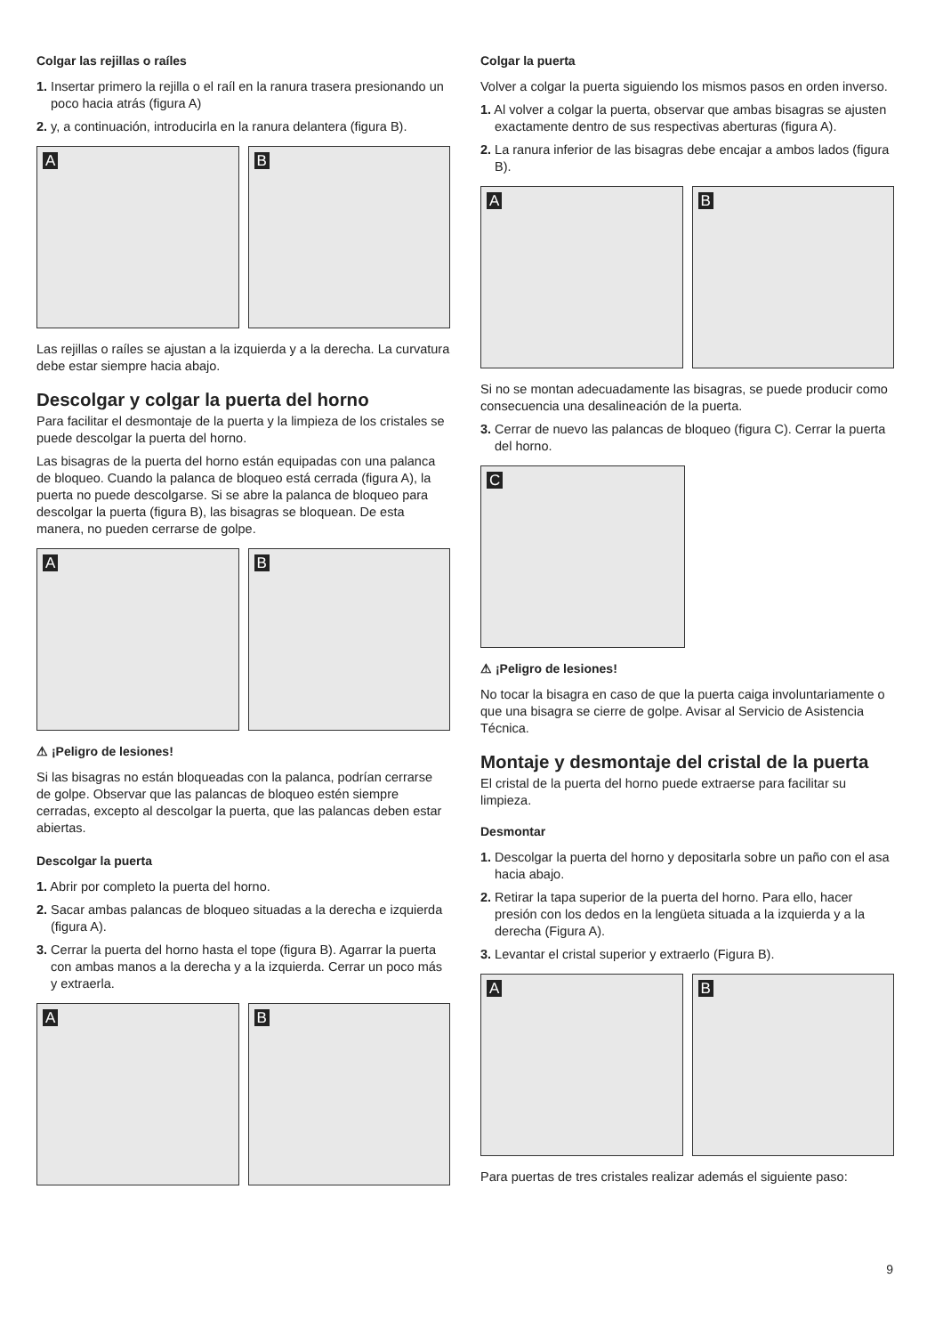Colgar las rejillas o raíles
1. Insertar primero la rejilla o el raíl en la ranura trasera presionando un poco hacia atrás (figura A)
2. y, a continuación, introducirla en la ranura delantera (figura B).
A
B
Las rejillas o raíles se ajustan a la izquierda y a la derecha. La curvatura debe estar siempre hacia abajo.
Descolgar y colgar la puerta del horno
Para facilitar el desmontaje de la puerta y la limpieza de los cristales se puede descolgar la puerta del horno.
Las bisagras de la puerta del horno están equipadas con una palanca de bloqueo. Cuando la palanca de bloqueo está cerrada (figura A), la puerta no puede descolgarse. Si se abre la palanca de bloqueo para descolgar la puerta (figura B), las bisagras se bloquean. De esta manera, no pueden cerrarse de golpe.
A
B
⚠ ¡Peligro de lesiones!
Si las bisagras no están bloqueadas con la palanca, podrían cerrarse de golpe. Observar que las palancas de bloqueo estén siempre cerradas, excepto al descolgar la puerta, que las palancas deben estar abiertas.
Descolgar la puerta
1. Abrir por completo la puerta del horno.
2. Sacar ambas palancas de bloqueo situadas a la derecha e izquierda (figura A).
3. Cerrar la puerta del horno hasta el tope (figura B). Agarrar la puerta con ambas manos a la derecha y a la izquierda. Cerrar un poco más y extraerla.
A
B
Colgar la puerta
Volver a colgar la puerta siguiendo los mismos pasos en orden inverso.
1. Al volver a colgar la puerta, observar que ambas bisagras se ajusten exactamente dentro de sus respectivas aberturas (figura A).
2. La ranura inferior de las bisagras debe encajar a ambos lados (figura B).
A
B
Si no se montan adecuadamente las bisagras, se puede producir como consecuencia una desalineación de la puerta.
3. Cerrar de nuevo las palancas de bloqueo (figura C). Cerrar la puerta del horno.
C
⚠ ¡Peligro de lesiones!
No tocar la bisagra en caso de que la puerta caiga involuntariamente o que una bisagra se cierre de golpe. Avisar al Servicio de Asistencia Técnica.
Montaje y desmontaje del cristal de la puerta
El cristal de la puerta del horno puede extraerse para facilitar su limpieza.
Desmontar
1. Descolgar la puerta del horno y depositarla sobre un paño con el asa hacia abajo.
2. Retirar la tapa superior de la puerta del horno. Para ello, hacer presión con los dedos en la lengüeta situada a la izquierda y a la derecha (Figura A).
3. Levantar el cristal superior y extraerlo (Figura B).
A
B
Para puertas de tres cristales realizar además el siguiente paso:
9